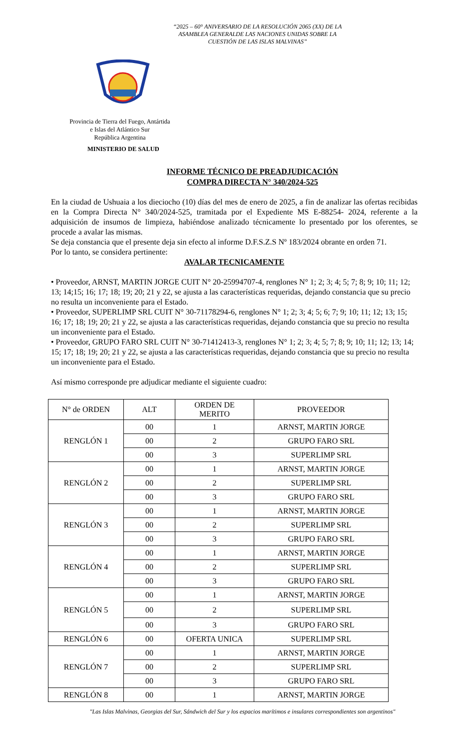“2025 – 60° ANIVERSARIO DE LA RESOLUCIÓN 2065 (XX) DE LA
ASAMBLEA GENERALDE LAS NACIONES UNIDAS SOBRE LA
CUESTIÓN DE LAS ISLAS MALVINAS”
Provincia de Tierra del Fuego, Antártida
e Islas del Atlántico Sur
República Argentina
MINISTERIO DE SALUD
INFORME TÉCNICO DE PREADJUDICACIÓN
COMPRA DIRECTA N° 340/2024-525
En la ciudad de Ushuaia a los dieciocho (10) días del mes de enero de 2025, a fin de analizar las ofertas recibidas en la Compra Directa N° 340/2024-525, tramitada por el Expediente MS E-88254- 2024, referente a la adquisición de insumos de limpieza, habiéndose analizado técnicamente lo presentado por los oferentes, se procede a avalar las mismas.
Se deja constancia que el presente deja sin efecto al informe D.F.S.Z.S Nº 183/2024 obrante en orden 71.
Por lo tanto, se considera pertinente:
AVALAR TECNICAMENTE
• Proveedor, ARNST, MARTIN JORGE CUIT N° 20-25994707-4, renglones N° 1; 2; 3; 4; 5; 7; 8; 9; 10; 11; 12; 13; 14;15; 16; 17; 18; 19; 20; 21 y 22, se ajusta a las características requeridas, dejando constancia que su precio no resulta un inconveniente para el Estado.
• Proveedor, SUPERLIMP SRL CUIT N° 30-71178294-6, renglones N° 1; 2; 3; 4; 5; 6; 7; 9; 10; 11; 12; 13; 15; 16; 17; 18; 19; 20; 21 y 22, se ajusta a las características requeridas, dejando constancia que su precio no resulta un inconveniente para el Estado.
• Proveedor, GRUPO FARO SRL CUIT N° 30-71412413-3, renglones N° 1; 2; 3; 4; 5; 7; 8; 9; 10; 11; 12; 13; 14; 15; 17; 18; 19; 20; 21 y 22, se ajusta a las características requeridas, dejando constancia que su precio no resulta un inconveniente para el Estado.
Así mismo corresponde pre adjudicar mediante el siguiente cuadro:
| N° de ORDEN | ALT | ORDEN DE MERITO | PROVEEDOR |
| --- | --- | --- | --- |
| RENGLÓN 1 | 00 | 1 | ARNST, MARTIN JORGE |
| | 00 | 2 | GRUPO FARO SRL |
| | 00 | 3 | SUPERLIMP SRL |
| RENGLÓN 2 | 00 | 1 | ARNST, MARTIN JORGE |
| | 00 | 2 | SUPERLIMP SRL |
| | 00 | 3 | GRUPO FARO SRL |
| RENGLÓN 3 | 00 | 1 | ARNST, MARTIN JORGE |
| | 00 | 2 | SUPERLIMP SRL |
| | 00 | 3 | GRUPO FARO SRL |
| RENGLÓN 4 | 00 | 1 | ARNST, MARTIN JORGE |
| | 00 | 2 | SUPERLIMP SRL |
| | 00 | 3 | GRUPO FARO SRL |
| RENGLÓN 5 | 00 | 1 | ARNST, MARTIN JORGE |
| | 00 | 2 | SUPERLIMP SRL |
| | 00 | 3 | GRUPO FARO SRL |
| RENGLÓN 6 | 00 | OFERTA UNICA | SUPERLIMP SRL |
| RENGLÓN 7 | 00 | 1 | ARNST, MARTIN JORGE |
| | 00 | 2 | SUPERLIMP SRL |
| | 00 | 3 | GRUPO FARO SRL |
| RENGLÓN 8 | 00 | 1 | ARNST, MARTIN JORGE |
"Las Islas Malvinas, Georgias del Sur, Sándwich del Sur y los espacios marítimos e insulares correspondientes son argentinos"